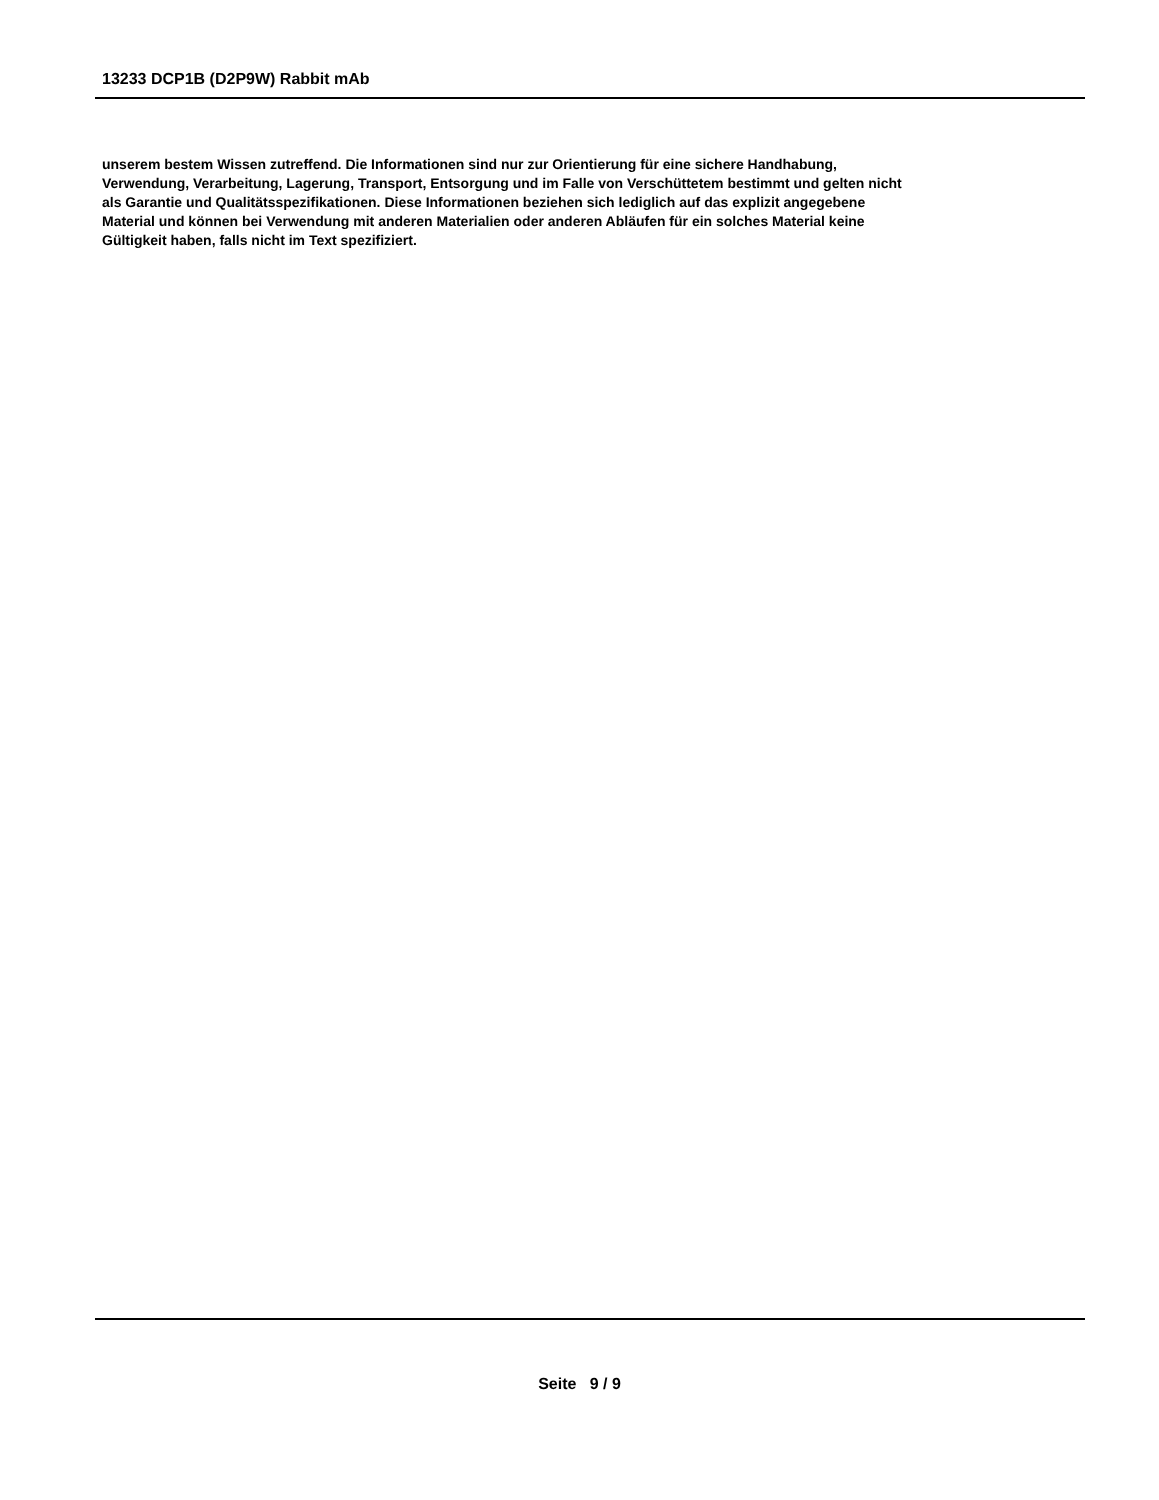13233 DCP1B (D2P9W) Rabbit mAb
unserem bestem Wissen zutreffend. Die Informationen sind nur zur Orientierung für eine sichere Handhabung,
Verwendung, Verarbeitung, Lagerung, Transport, Entsorgung und im Falle von Verschüttetem bestimmt und gelten nicht
als Garantie und Qualitätsspezifikationen. Diese Informationen beziehen sich lediglich auf das explizit angegebene
Material und können bei Verwendung mit anderen Materialien oder anderen Abläufen für ein solches Material keine
Gültigkeit haben, falls nicht im Text spezifiziert.
Seite 9 / 9